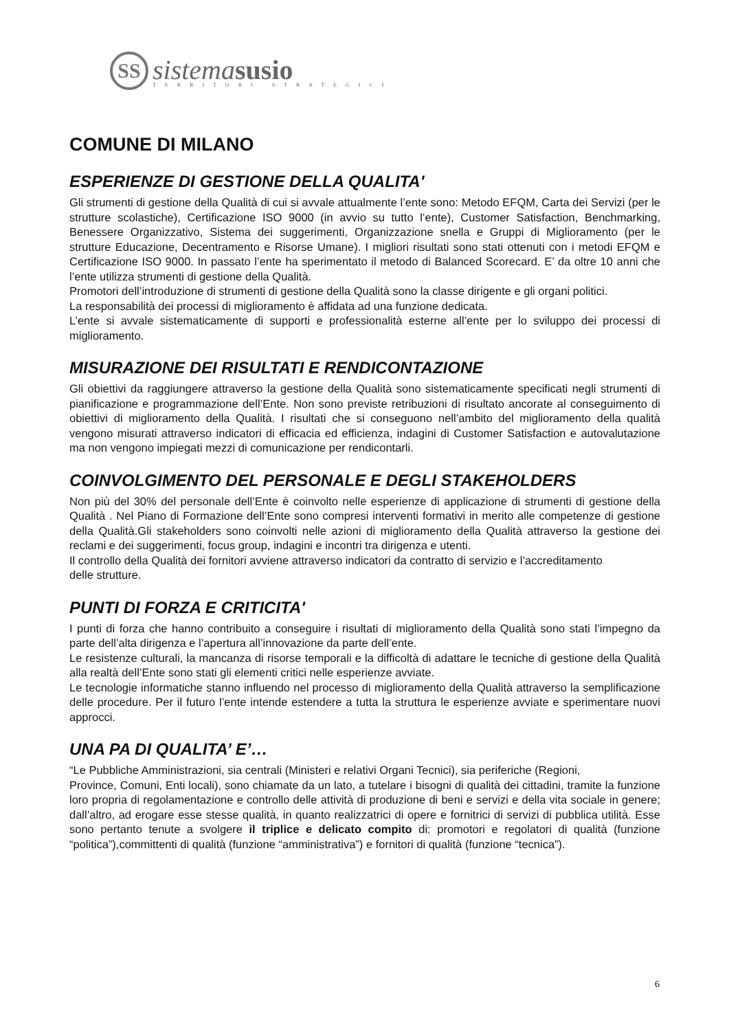SS
sistema susio
TERRITORI STRATEGICI
COMUNE DI MILANO
ESPERIENZE DI GESTIONE DELLA QUALITA'
Gli strumenti di gestione della Qualità di cui si avvale attualmente l’ente sono: Metodo EFQM, Carta dei Servizi (per le strutture scolastiche), Certificazione ISO 9000 (in avvio su tutto l’ente), Customer Satisfaction, Benchmarking, Benessere Organizzativo, Sistema dei suggerimenti, Organizzazione snella e Gruppi di Miglioramento (per le strutture Educazione, Decentramento e Risorse Umane). I migliori risultati sono stati ottenuti con i metodi EFQM e Certificazione ISO 9000. In passato l’ente ha sperimentato il metodo di Balanced Scorecard. E’ da oltre 10 anni che l’ente utilizza strumenti di gestione della Qualità.
Promotori dell’introduzione di strumenti di gestione della Qualità sono la classe dirigente e gli organi politici.
La responsabilità dei processi di miglioramento è affidata ad una funzione dedicata.
L’ente si avvale sistematicamente di supporti e professionalità esterne all’ente per lo sviluppo dei processi di miglioramento.
MISURAZIONE DEI RISULTATI E RENDICONTAZIONE
Gli obiettivi da raggiungere attraverso la gestione della Qualità sono sistematicamente specificati negli strumenti di pianificazione e programmazione dell’Ente. Non sono previste retribuzioni di risultato ancorate al conseguimento di obiettivi di miglioramento della Qualità. I risultati che si conseguono nell’ambito del miglioramento della qualità vengono misurati attraverso indicatori di efficacia ed efficienza, indagini di Customer Satisfaction e autovalutazione ma non vengono impiegati mezzi di comunicazione per rendicontarli.
COINVOLGIMENTO DEL PERSONALE E DEGLI STAKEHOLDERS
Non più del 30% del personale dell’Ente è coinvolto nelle esperienze di applicazione di strumenti di gestione della Qualità . Nel Piano di Formazione dell’Ente sono compresi interventi formativi in merito alle competenze di gestione della Qualità.Gli stakeholders sono coinvolti nelle azioni di miglioramento della Qualità attraverso la gestione dei reclami e dei suggerimenti, focus group, indagini e incontri tra dirigenza e utenti.
Il controllo della Qualità dei fornitori avviene attraverso indicatori da contratto di servizio e l’accreditamento
delle strutture.
PUNTI DI FORZA E CRITICITA'
I punti di forza che hanno contribuito a conseguire i risultati di miglioramento della Qualità sono stati l’impegno da parte dell’alta dirigenza e l’apertura all’innovazione da parte dell’ente.
Le resistenze culturali, la mancanza di risorse temporali e la difficoltà di adattare le tecniche di gestione della Qualità alla realtà dell’Ente sono stati gli elementi critici nelle esperienze avviate.
Le tecnologie informatiche stanno influendo nel processo di miglioramento della Qualità attraverso la semplificazione delle procedure. Per il futuro l’ente intende estendere a tutta la struttura le esperienze avviate e sperimentare nuovi approcci.
UNA PA DI QUALITA’ E’…
“Le Pubbliche Amministrazioni, sia centrali (Ministeri e relativi Organi Tecnici), sia periferiche (Regioni,
Province, Comuni, Enti locali), sono chiamate da un lato, a tutelare i bisogni di qualità dei cittadini, tramite la funzione loro propria di regolamentazione e controllo delle attività di produzione di beni e servizi e della vita sociale in genere; dall’altro, ad erogare esse stesse qualità, in quanto realizzatrici di opere e fornitrici di servizi di pubblica utilità. Esse sono pertanto tenute a svolgere il triplice e delicato compito di: promotori e regolatori di qualità (funzione “politica”),committenti di qualità (funzione “amministrativa”) e fornitori di qualità (funzione “tecnica”).
6